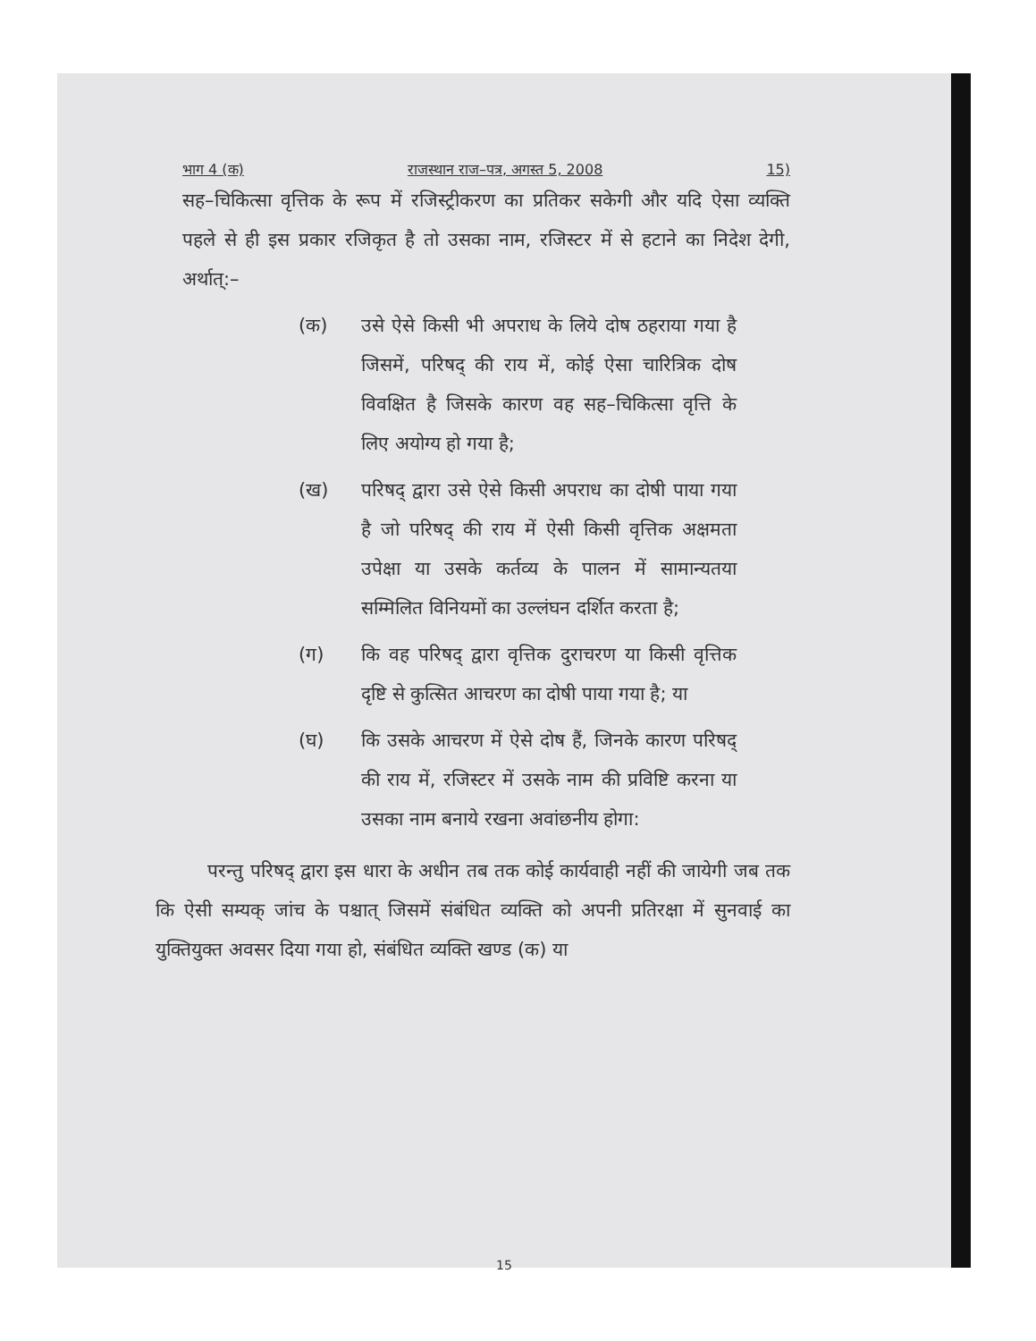भाग 4 (क) राजस्थान राज–पत्र, अगस्त 5, 2008 15)
सह–चिकित्सा वृत्तिक के रूप में रजिस्ट्रीकरण का प्रतिकर सकेगी और यदि ऐसा व्यक्ति पहले से ही इस प्रकार रजिकृत है तो उसका नाम, रजिस्टर में से हटाने का निदेश देगी, अर्थात्:–
(क) उसे ऐसे किसी भी अपराध के लिये दोष ठहराया गया है जिसमें, परिषद् की राय में, कोई ऐसा चारित्रिक दोष विवक्षित है जिसके कारण वह सह–चिकित्सा वृत्ति के लिए अयोग्य हो गया है;
(ख) परिषद् द्वारा उसे ऐसे किसी अपराध का दोषी पाया गया है जो परिषद् की राय में ऐसी किसी वृत्तिक अक्षमता उपेक्षा या उसके कर्तव्य के पालन में सामान्यतया सम्मिलित विनियमों का उल्लंघन दर्शित करता है;
(ग) कि वह परिषद् द्वारा वृत्तिक दुराचरण या किसी वृत्तिक दृष्टि से कुत्सित आचरण का दोषी पाया गया है; या
(घ) कि उसके आचरण में ऐसे दोष हैं, जिनके कारण परिषद् की राय में, रजिस्टर में उसके नाम की प्रविष्टि करना या उसका नाम बनाये रखना अवांछनीय होगा:
परन्तु परिषद् द्वारा इस धारा के अधीन तब तक कोई कार्यवाही नहीं की जायेगी जब तक कि ऐसी सम्यक् जांच के पश्चात् जिसमें संबंधित व्यक्ति को अपनी प्रतिरक्षा में सुनवाई का युक्तियुक्त अवसर दिया गया हो, संबंधित व्यक्ति खण्ड (क) या
15